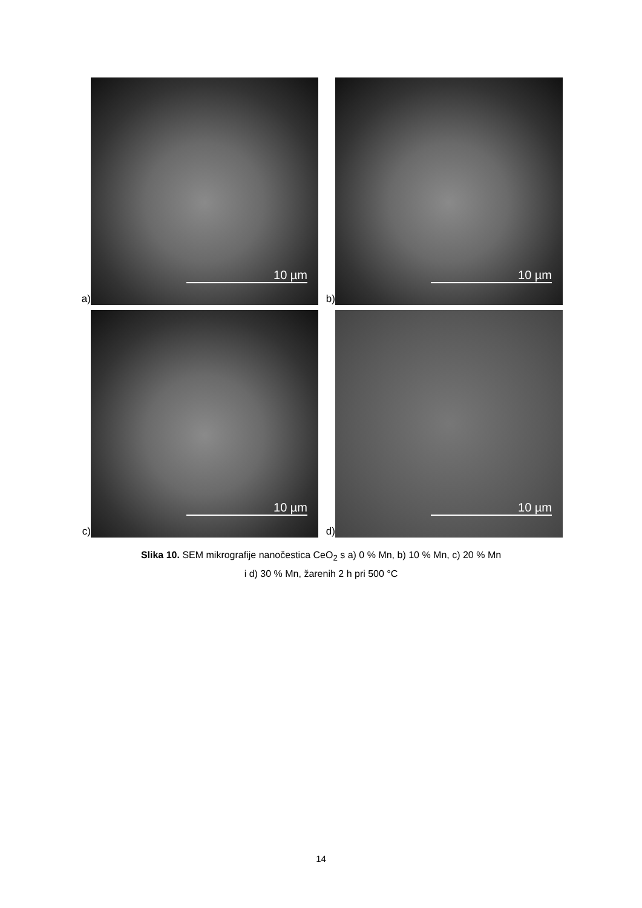a)
10 µm
b)
10 µm
c)
10 µm
d)
10 µm
Slika 10. SEM mikrografije nanočestica CeO<sub>2</sub> s a) 0 % Mn, b) 10 % Mn, c) 20 % Mn
i d) 30 % Mn, žarenih 2 h pri 500 °C
14